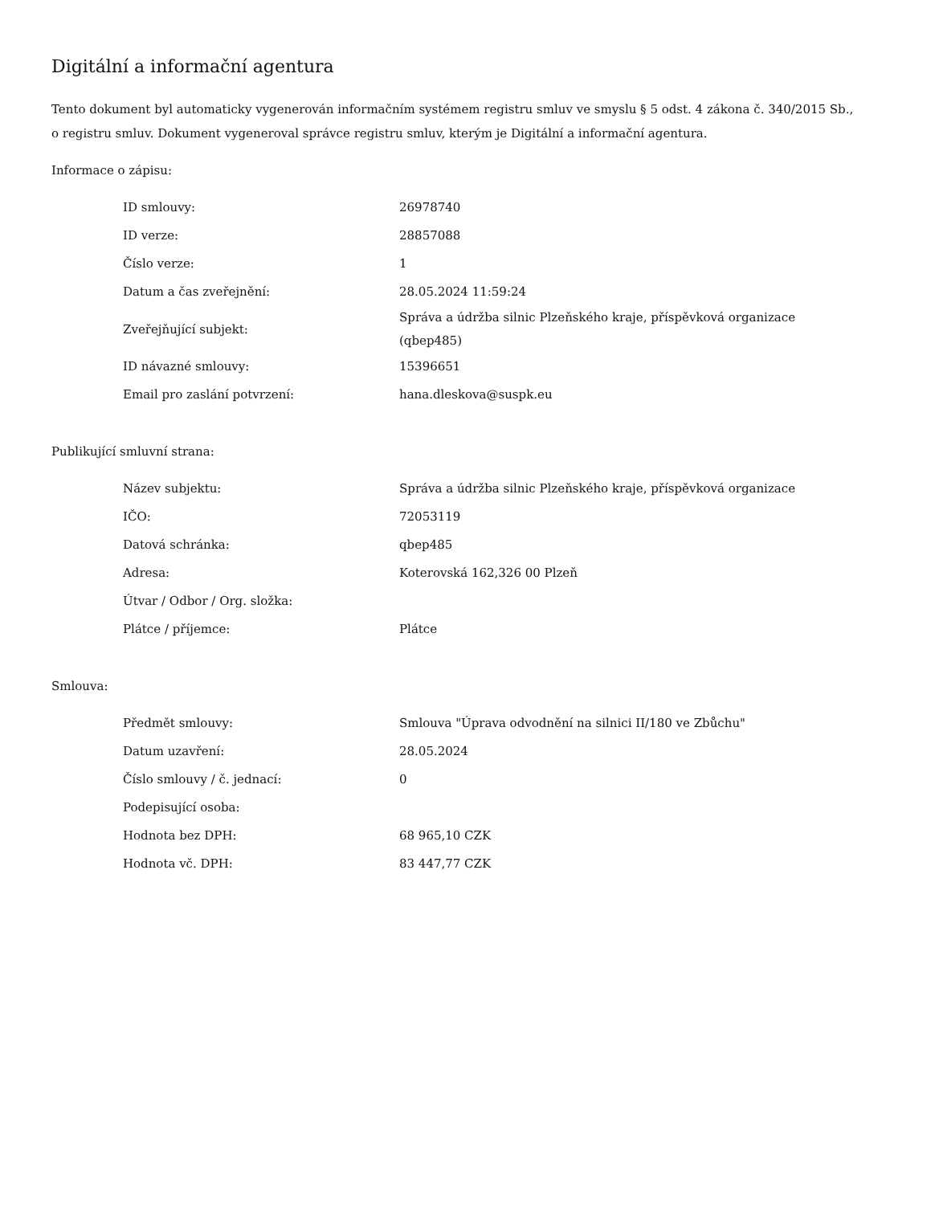Digitální a informační agentura
Tento dokument byl automaticky vygenerován informačním systémem registru smluv ve smyslu § 5 odst. 4 zákona č. 340/2015 Sb., o registru smluv. Dokument vygeneroval správce registru smluv, kterým je Digitální a informační agentura.
Informace o zápisu:
| ID smlouvy: | 26978740 |
| ID verze: | 28857088 |
| Číslo verze: | 1 |
| Datum a čas zveřejnění: | 28.05.2024 11:59:24 |
| Zveřejňující subjekt: | Správa a údržba silnic Plzeňského kraje, příspěvková organizace (qbep485) |
| ID návazné smlouvy: | 15396651 |
| Email pro zaslání potvrzení: | hana.dleskova@suspk.eu |
Publikující smluvní strana:
| Název subjektu: | Správa a údržba silnic Plzeňského kraje, příspěvková organizace |
| IČO: | 72053119 |
| Datová schránka: | qbep485 |
| Adresa: | Koterovská 162,326 00 Plzeň |
| Útvar / Odbor / Org. složka: | |
| Plátce / příjemce: | Plátce |
Smlouva:
| Předmět smlouvy: | Smlouva "Úprava odvodnění na silnici II/180 ve Zbůchu" |
| Datum uzavření: | 28.05.2024 |
| Číslo smlouvy / č. jednací: | 0 |
| Podepisující osoba: | |
| Hodnota bez DPH: | 68 965,10 CZK |
| Hodnota vč. DPH: | 83 447,77 CZK |